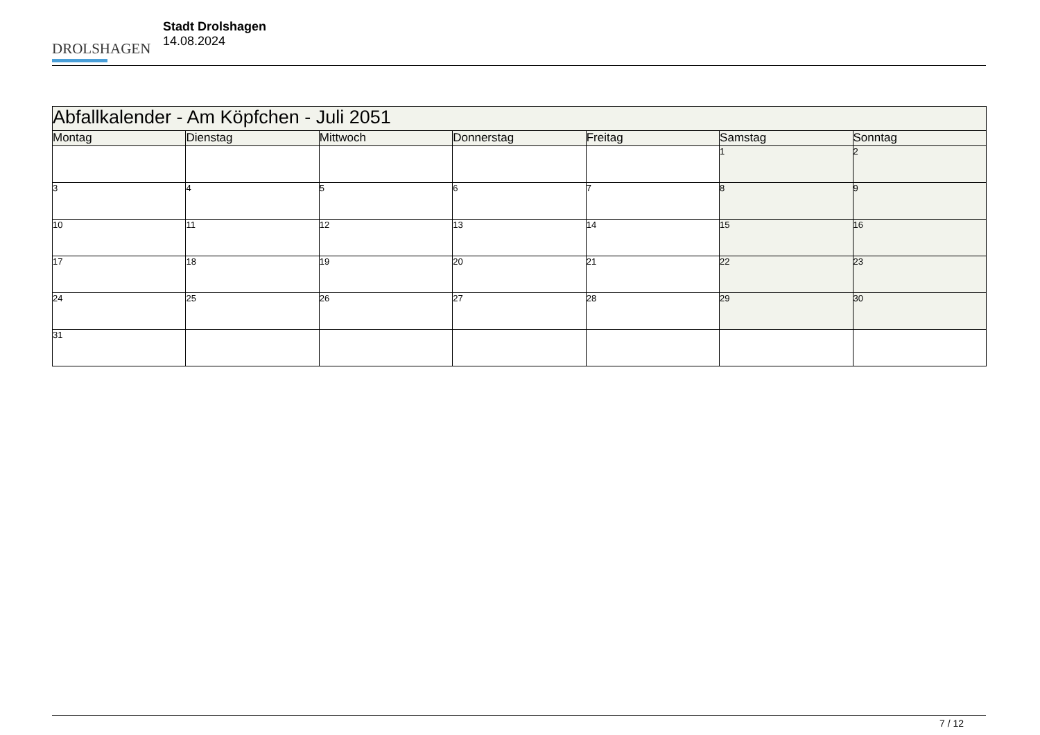DROLSHAGEN
Stadt Drolshagen
14.08.2024
| Abfallkalender - Am Köpfchen - Juli 2051 | | | | | | |
| --- | --- | --- | --- | --- | --- | --- |
| Montag | Dienstag | Mittwoch | Donnerstag | Freitag | Samstag | Sonntag |
| | | | | | 1 | 2 |
| 3 | 4 | 5 | 6 | 7 | 8 | 9 |
| 10 | 11 | 12 | 13 | 14 | 15 | 16 |
| 17 | 18 | 19 | 20 | 21 | 22 | 23 |
| 24 | 25 | 26 | 27 | 28 | 29 | 30 |
| 31 | | | | | | |
7 / 12